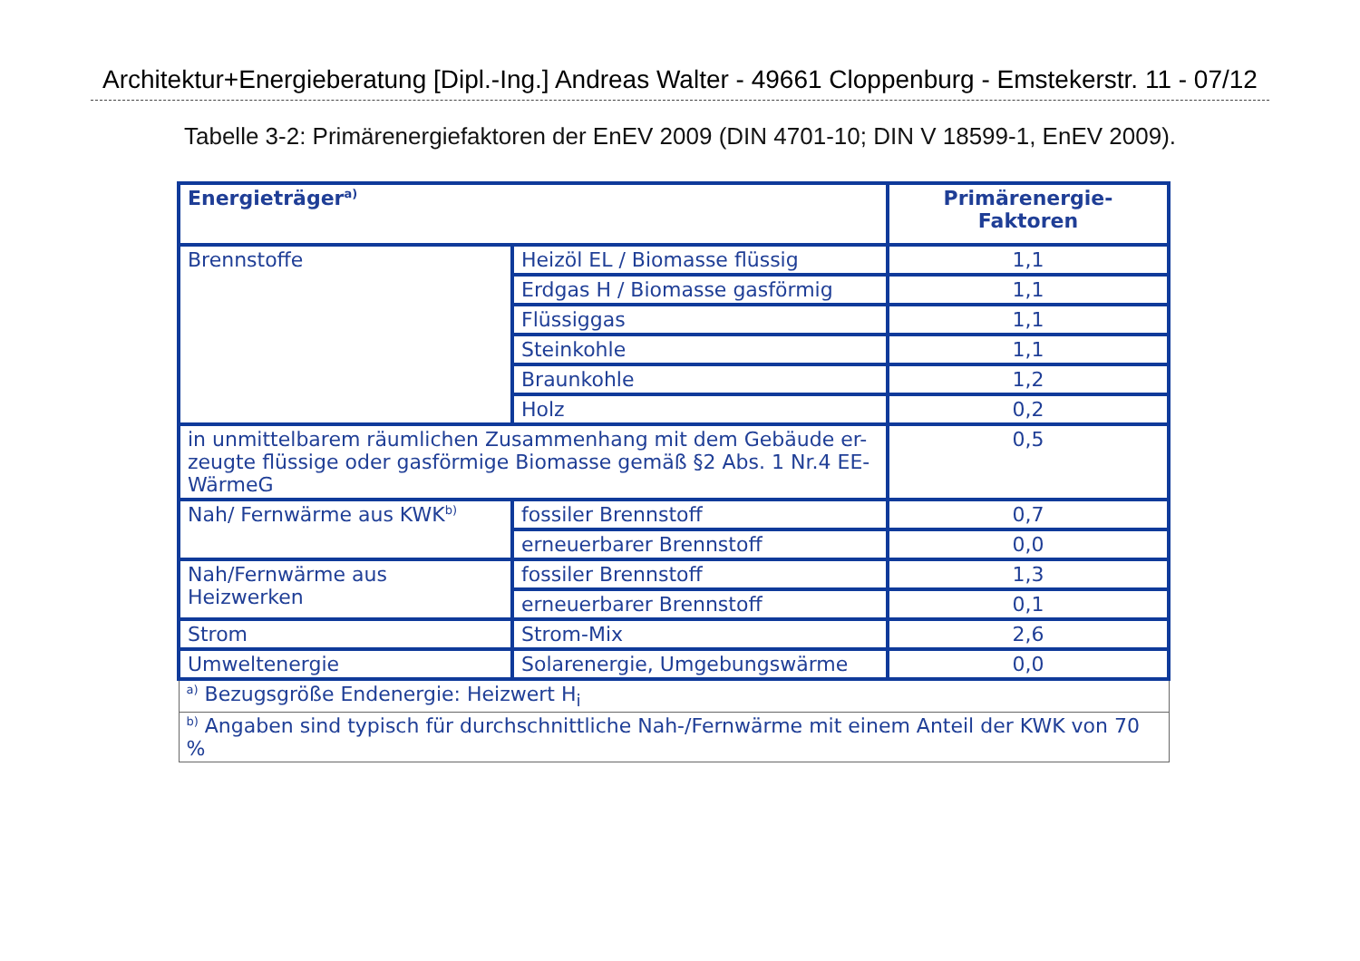Architektur+Energieberatung [Dipl.-Ing.] Andreas Walter - 49661 Cloppenburg - Emstekerstr. 11 - 07/12
Tabelle 3-2: Primärenergiefaktoren der EnEV 2009 (DIN 4701-10; DIN V 18599-1, EnEV 2009).
| Energieträger<sup>a)</sup> | | Primärenergie- Faktoren |
| --- | --- | --- |
| Brennstoffe | Heizöl EL / Biomasse flüssig | 1,1 |
| | Erdgas H / Biomasse gasförmig | 1,1 |
| | Flüssiggas | 1,1 |
| | Steinkohle | 1,1 |
| | Braunkohle | 1,2 |
| | Holz | 0,2 |
| in unmittelbarem räumlichen Zusammenhang mit dem Gebäude er- zeugte flüssige oder gasförmige Biomasse gemäß §2 Abs. 1 Nr.4 EE- WärmeG | | 0,5 |
| Nah/ Fernwärme aus KWK<sup>b)</sup> | fossiler Brennstoff | 0,7 |
| | erneuerbarer Brennstoff | 0,0 |
| Nah/Fernwärme aus Heizwerken | fossiler Brennstoff | 1,3 |
| | erneuerbarer Brennstoff | 0,1 |
| Strom | Strom-Mix | 2,6 |
| Umweltenergie | Solarenergie, Umgebungswärme | 0,0 |
| <sup>a)</sup> Bezugsgröße Endenergie: Heizwert H<sub>i</sub> | | |
| <sup>b)</sup> Angaben sind typisch für durchschnittliche Nah-/Fernwärme mit einem Anteil der KWK von 70 % | | |